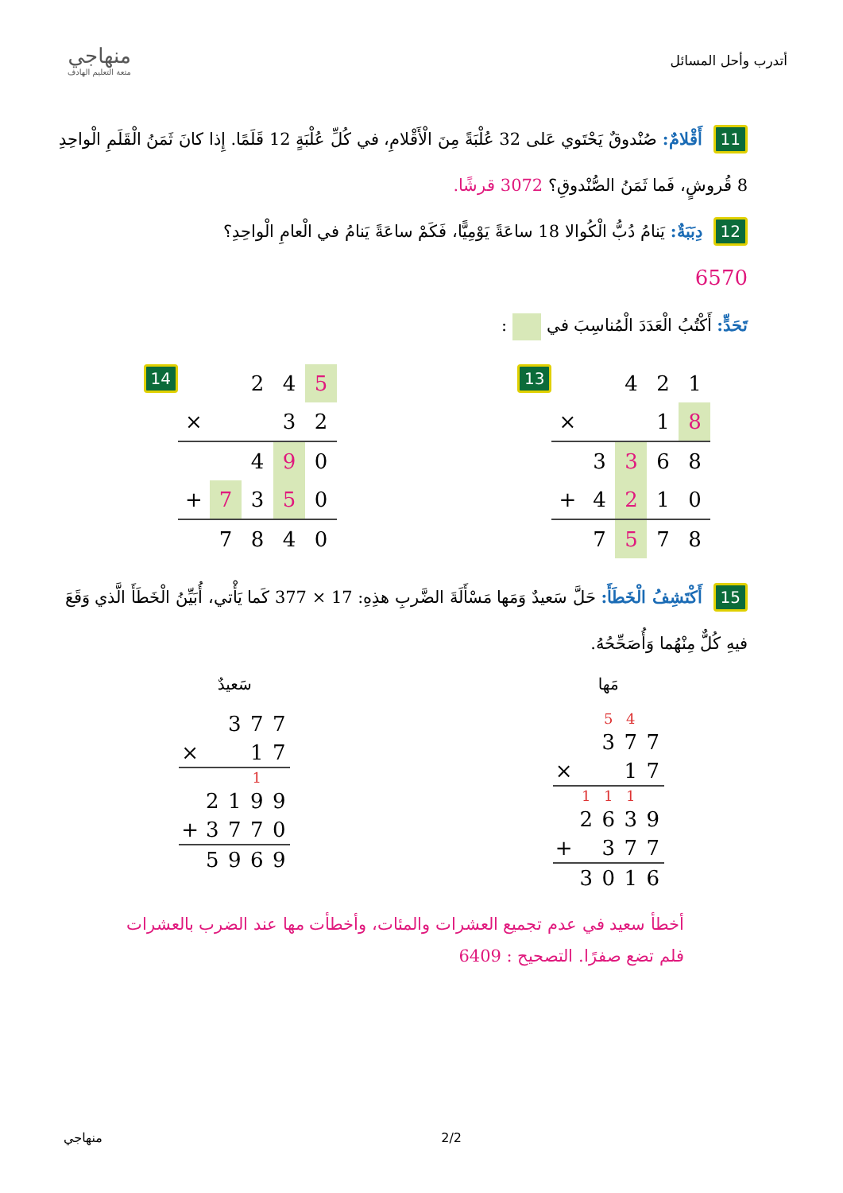أتدرب وأحل المسائل
منهاجي
متعة التعليم الهادف
11 أَقْلامٌ: صُنْدوقٌ يَحْتَوي عَلى 32 عُلْبَةً مِنَ الْأَقْلامِ، في كُلِّ عُلْبَةٍ 12 قَلَمًا. إِذا كانَ ثَمَنُ الْقَلَمِ الْواحِدِ 8 قُروشٍ، فَما ثَمَنُ الصُّنْدوقِ؟ 3072 قرشًا.
12 دِبَبَةٌ: يَنامُ دُبُّ الْكُوالا 18 ساعَةً يَوْمِيًّا، فَكَمْ ساعَةً يَنامُ في الْعامِ الْواحِدِ؟
6570
تَحَدٍّ: أَكْتُبُ الْعَدَدَ الْمُناسِبَ في :
14
| | | 2 | 4 | 5 |
| × | | | 3 | 2 |
| | | 4 | 9 | 0 |
| + | 7 | 3 | 5 | 0 |
| | 7 | 8 | 4 | 0 |
13
| | | 4 | 2 | 1 |
| × | | | 1 | 8 |
| | 3 | 3 | 6 | 8 |
| + | 4 | 2 | 1 | 0 |
| | 7 | 5 | 7 | 8 |
15 أَكْتَشِفُ الْخَطَأَ: حَلَّ سَعيدٌ وَمَها مَسْأَلَةَ الضَّربِ هذِهِ: 17 × 377 كَما يَأْتي، أُبَيِّنُ الْخَطَأَ الَّذي وَقَعَ فيهِ كُلٌّ مِنْهُما وَأُصَحِّحُهُ.
سَعيدٌ
| | | 3 | 7 | 7 |
| × | | | 1 | 7 |
| | | | 1 | |
| | 2 | 1 | 9 | 9 |
| + | 3 | 7 | 7 | 0 |
| | 5 | 9 | 6 | 9 |
مَها
| | | 5 | 4 | |
| | | 3 | 7 | 7 |
| × | | | 1 | 7 |
| | 1 | 1 | 1 | |
| | 2 | 6 | 3 | 9 |
| + | | 3 | 7 | 7 |
| | 3 | 0 | 1 | 6 |
أخطأ سعيد في عدم تجميع العشرات والمئات، وأخطأت مها عند الضرب بالعشرات فلم تضع صفرًا. التصحيح : 6409
منهاجي 2/2